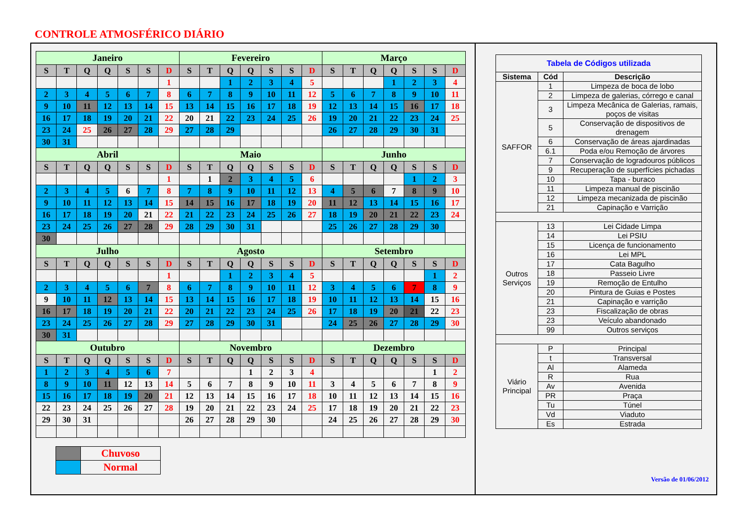CONTROLE ATMOSFÉRICO DIÁRIO
| Janeiro | | | | | | | Fevereiro | | | | | | | Março | | | | | | |
| S | T | Q | Q | S | S | D | S | T | Q | Q | S | S | D | S | T | Q | Q | S | S | D |
| | | | | | | 1 | | | 1 | 2 | 3 | 4 | 5 | | | | 1 | 2 | 3 | 4 |
| 2 | 3 | 4 | 5 | 6 | 7 | 8 | 6 | 7 | 8 | 9 | 10 | 11 | 12 | 5 | 6 | 7 | 8 | 9 | 10 | 11 |
| 9 | 10 | 11 | 12 | 13 | 14 | 15 | 13 | 14 | 15 | 16 | 17 | 18 | 19 | 12 | 13 | 14 | 15 | 16 | 17 | 18 |
| 16 | 17 | 18 | 19 | 20 | 21 | 22 | 20 | 21 | 22 | 23 | 24 | 25 | 26 | 19 | 20 | 21 | 22 | 23 | 24 | 25 |
| 23 | 24 | 25 | 26 | 27 | 28 | 29 | 27 | 28 | 29 | | | | | 26 | 27 | 28 | 29 | 30 | 31 | |
| 30 | 31 | | | | | | | | | | | | | | | | | | | |
| Abril | | | | | | | Maio | | | | | | | Junho | | | | | | |
| S | T | Q | Q | S | S | D | S | T | Q | Q | S | S | D | S | T | Q | Q | S | S | D |
| | | | | | | 1 | | 1 | 2 | 3 | 4 | 5 | 6 | | | | | 1 | 2 | 3 |
| 2 | 3 | 4 | 5 | 6 | 7 | 8 | 7 | 8 | 9 | 10 | 11 | 12 | 13 | 4 | 5 | 6 | 7 | 8 | 9 | 10 |
| 9 | 10 | 11 | 12 | 13 | 14 | 15 | 14 | 15 | 16 | 17 | 18 | 19 | 20 | 11 | 12 | 13 | 14 | 15 | 16 | 17 |
| 16 | 17 | 18 | 19 | 20 | 21 | 22 | 21 | 22 | 23 | 24 | 25 | 26 | 27 | 18 | 19 | 20 | 21 | 22 | 23 | 24 |
| 23 | 24 | 25 | 26 | 27 | 28 | 29 | 28 | 29 | 30 | 31 | | | | 25 | 26 | 27 | 28 | 29 | 30 | |
| 30 | | | | | | | | | | | | | | | | | | | | |
| Julho | | | | | | | Agosto | | | | | | | Setembro | | | | | | |
| S | T | Q | Q | S | S | D | S | T | Q | Q | S | S | D | S | T | Q | Q | S | S | D |
| | | | | | | 1 | | | 1 | 2 | 3 | 4 | 5 | | | | | | 1 | 2 |
| 2 | 3 | 4 | 5 | 6 | 7 | 8 | 6 | 7 | 8 | 9 | 10 | 11 | 12 | 3 | 4 | 5 | 6 | 7 | 8 | 9 |
| 9 | 10 | 11 | 12 | 13 | 14 | 15 | 13 | 14 | 15 | 16 | 17 | 18 | 19 | 10 | 11 | 12 | 13 | 14 | 15 | 16 |
| 16 | 17 | 18 | 19 | 20 | 21 | 22 | 20 | 21 | 22 | 23 | 24 | 25 | 26 | 17 | 18 | 19 | 20 | 21 | 22 | 23 |
| 23 | 24 | 25 | 26 | 27 | 28 | 29 | 27 | 28 | 29 | 30 | 31 | | | 24 | 25 | 26 | 27 | 28 | 29 | 30 |
| 30 | 31 | | | | | | | | | | | | | | | | | | | |
| Outubro | | | | | | | Novembro | | | | | | | Dezembro | | | | | | |
| S | T | Q | Q | S | S | D | S | T | Q | Q | S | S | D | S | T | Q | Q | S | S | D |
| 1 | 2 | 3 | 4 | 5 | 6 | 7 | | | | 1 | 2 | 3 | 4 | | | | | | 1 | 2 |
| 8 | 9 | 10 | 11 | 12 | 13 | 14 | 5 | 6 | 7 | 8 | 9 | 10 | 11 | 3 | 4 | 5 | 6 | 7 | 8 | 9 |
| 15 | 16 | 17 | 18 | 19 | 20 | 21 | 12 | 13 | 14 | 15 | 16 | 17 | 18 | 10 | 11 | 12 | 13 | 14 | 15 | 16 |
| 22 | 23 | 24 | 25 | 26 | 27 | 28 | 19 | 20 | 21 | 22 | 23 | 24 | 25 | 17 | 18 | 19 | 20 | 21 | 22 | 23 |
| 29 | 30 | 31 | | | | | 26 | 27 | 28 | 29 | 30 | | | 24 | 25 | 26 | 27 | 28 | 29 | 30 |
| | Chuvoso |
| | Normal |
| Tabela de Códigos utilizada | | |
| Sistema | Cód | Descrição |
| SAFFOR | 1 | Limpeza de boca de lobo |
| | 2 | Limpeza de galerias, córrego e canal |
| | 3 | Limpeza Mecânica de Galerias, ramais, poços de visitas |
| | 5 | Conservação de dispositivos de drenagem |
| | 6 | Conservação de áreas ajardinadas |
| | 6.1 | Poda e/ou Remoção de árvores |
| | 7 | Conservação de logradouros públicos |
| | 9 | Recuperação de superfícies pichadas |
| | 10 | Tapa - buraco |
| | 11 | Limpeza manual de piscinão |
| | 12 | Limpeza mecanizada de piscinão |
| | 21 | Capinação e Varrição |
| Outros Serviços | 13 | Lei Cidade Limpa |
| | 14 | Lei PSIU |
| | 15 | Licença de funcionamento |
| | 16 | Lei MPL |
| | 17 | Cata Bagulho |
| | 18 | Passeio Livre |
| | 19 | Remoção de Entulho |
| | 20 | Pintura de Guias e Postes |
| | 21 | Capinação e varrição |
| | 23 | Fiscalização de obras |
| | 23 | Veículo abandonado |
| | 99 | Outros serviços |
| Viário Principal | P | Principal |
| | t | Transversal |
| | Al | Alameda |
| | R | Rua |
| | Av | Avenida |
| | PR | Praça |
| | Tu | Túnel |
| | Vd | Viaduto |
| | Es | Estrada |
Versão de 01/06/2012